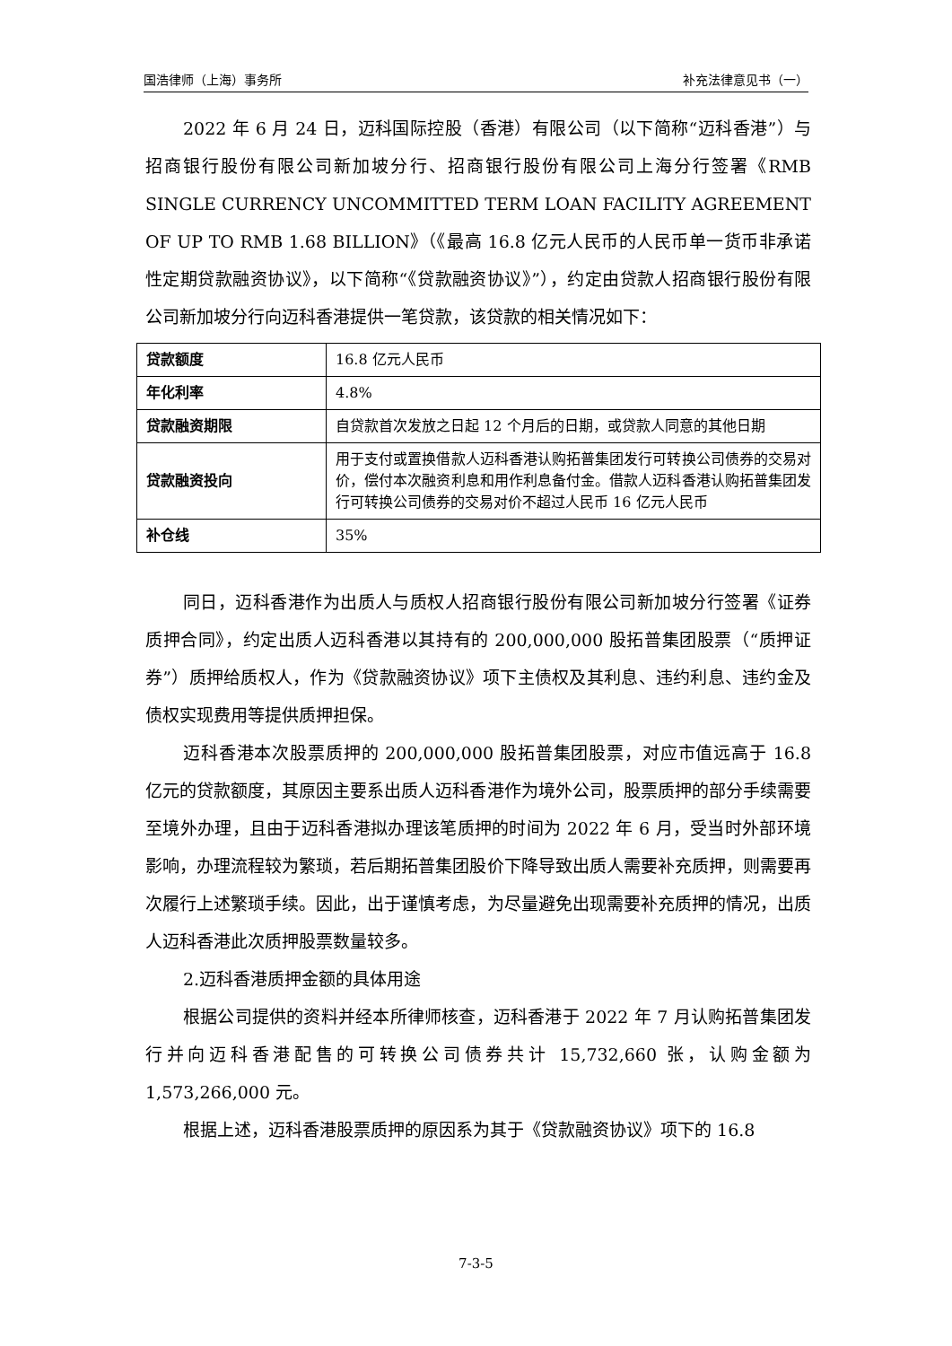国浩律师（上海）事务所 补充法律意见书（一）
2022 年 6 月 24 日，迈科国际控股（香港）有限公司（以下简称“迈科香港”）与招商银行股份有限公司新加坡分行、招商银行股份有限公司上海分行签署《RMB SINGLE CURRENCY UNCOMMITTED TERM LOAN FACILITY AGREEMENT OF UP TO RMB 1.68 BILLION》（《最高 16.8 亿元人民币的人民币单一货币非承诺性定期贷款融资协议》，以下简称“《贷款融资协议》”），约定由贷款人招商银行股份有限公司新加坡分行向迈科香港提供一笔贷款，该贷款的相关情况如下：
| 贷款额度 | 16.8 亿元人民币 |
| 年化利率 | 4.8% |
| 贷款融资期限 | 自贷款首次发放之日起 12 个月后的日期，或贷款人同意的其他日期 |
| 贷款融资投向 | 用于支付或置换借款人迈科香港认购拓普集团发行可转换公司债券的交易对价，偿付本次融资利息和用作利息备付金。借款人迈科香港认购拓普集团发行可转换公司债券的交易对价不超过人民币 16 亿元人民币 |
| 补仓线 | 35% |
同日，迈科香港作为出质人与质权人招商银行股份有限公司新加坡分行签署《证券质押合同》，约定出质人迈科香港以其持有的 200,000,000 股拓普集团股票（“质押证券”）质押给质权人，作为《贷款融资协议》项下主债权及其利息、违约利息、违约金及债权实现费用等提供质押担保。
迈科香港本次股票质押的 200,000,000 股拓普集团股票，对应市值远高于 16.8 亿元的贷款额度，其原因主要系出质人迈科香港作为境外公司，股票质押的部分手续需要至境外办理，且由于迈科香港拟办理该笔质押的时间为 2022 年 6 月，受当时外部环境影响，办理流程较为繁琐，若后期拓普集团股价下降导致出质人需要补充质押，则需要再次履行上述繁琐手续。因此，出于谨慎考虑，为尽量避免出现需要补充质押的情况，出质人迈科香港此次质押股票数量较多。
2.迈科香港质押金额的具体用途
根据公司提供的资料并经本所律师核查，迈科香港于 2022 年 7 月认购拓普集团发行并向迈科香港配售的可转换公司债券共计 15,732,660 张，认购金额为 1,573,266,000 元。
根据上述，迈科香港股票质押的原因系为其于《贷款融资协议》项下的 16.8
7-3-5